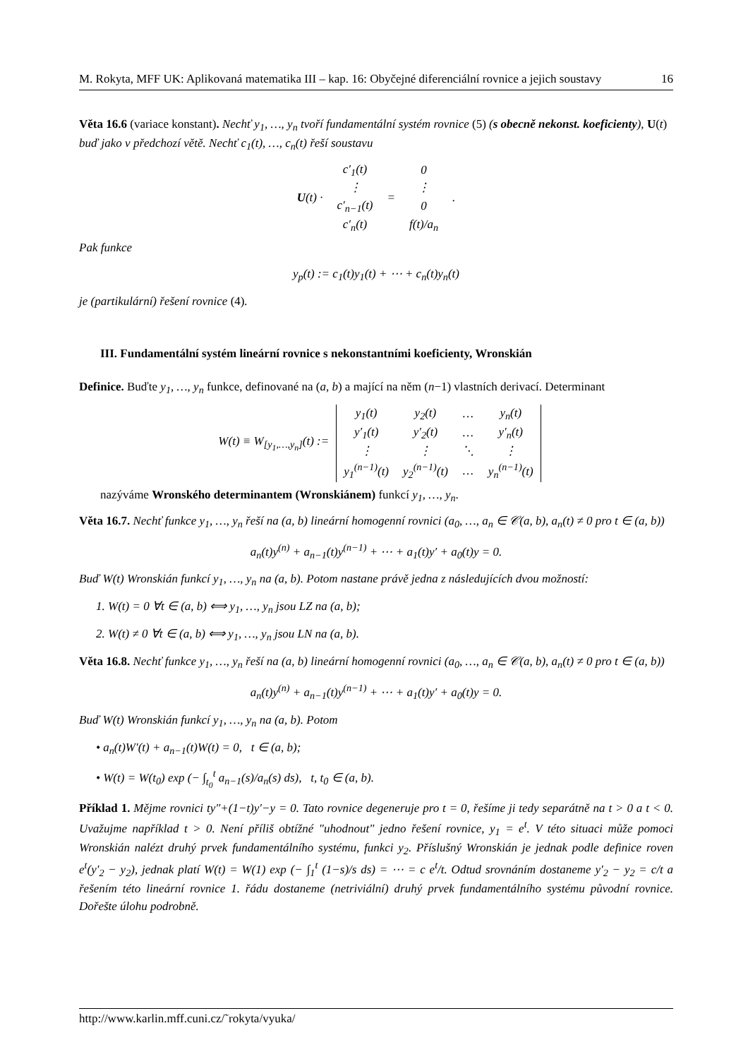M. Rokyta, MFF UK: Aplikovaná matematika III – kap. 16: Obyčejné diferenciální rovnice a jejich soustavy 16
Věta 16.6 (variace konstant). Nechť y<sub>1</sub>, …, y<sub>n</sub> tvoří fundamentální systém rovnice (5) (s obecně nekonst. koeficienty), U(t) buď jako v předchozí větě. Nechť c<sub>1</sub>(t), …, c<sub>n</sub>(t) řeší soustavu
| U (t) · | c′<sub>1</sub>(t) | = | 0 | . |
| | ⋮ | | ⋮ | |
| | c′<sub>n−1</sub>(t) | | 0 | |
| | c′<sub>n</sub>(t) | | f(t)/a<sub>n</sub> | |
Pak funkce
y<sub>p</sub>(t) := c<sub>1</sub>(t)y<sub>1</sub>(t) + ⋯ + c<sub>n</sub>(t)y<sub>n</sub>(t)
je (partikulární) řešení rovnice (4).
III. Fundamentální systém lineární rovnice s nekonstantními koeficienty, Wronskián
Definice. Buďte y<sub>1</sub>, …, y<sub>n</sub> funkce, definované na (a, b) a mající na něm (n−1) vlastních derivací. Determinant
| W(t) ≡ W<sub>[y<sub>1</sub>,…,y<sub>n</sub>]</sub>(t) := | y<sub>1</sub>(t) | y<sub>2</sub>(t) | … | y<sub>n</sub>(t) |
| | y′<sub>1</sub>(t) | y′<sub>2</sub>(t) | … | y′<sub>n</sub>(t) |
| | ⋮ | ⋮ | ⋱ | ⋮ |
| | y<sub>1</sub><sup>(n−1)</sup>(t) | y<sub>2</sub><sup>(n−1)</sup>(t) | … | y<sub>n</sub><sup>(n−1)</sup>(t) |
nazýváme Wronského determinantem (Wronskiánem) funkcí y<sub>1</sub>, …, y<sub>n</sub>.
Věta 16.7. Nechť funkce y<sub>1</sub>, …, y<sub>n</sub> řeší na (a, b) lineární homogenní rovnici (a<sub>0</sub>, …, a<sub>n</sub> ∈ 𝒞(a, b), a<sub>n</sub>(t) ≠ 0 pro t ∈ (a, b))
a<sub>n</sub>(t)y<sup>(n)</sup> + a<sub>n−1</sub>(t)y<sup>(n−1)</sup> + ⋯ + a<sub>1</sub>(t)y′ + a<sub>0</sub>(t)y = 0.
Buď W(t) Wronskián funkcí y<sub>1</sub>, …, y<sub>n</sub> na (a, b). Potom nastane právě jedna z následujících dvou možností:
1. W(t) = 0 ∀t ∈ (a, b) ⟺ y<sub>1</sub>, …, y<sub>n</sub> jsou LZ na (a, b);
2. W(t) ≠ 0 ∀t ∈ (a, b) ⟺ y<sub>1</sub>, …, y<sub>n</sub> jsou LN na (a, b).
Věta 16.8. Nechť funkce y<sub>1</sub>, …, y<sub>n</sub> řeší na (a, b) lineární homogenní rovnici (a<sub>0</sub>, …, a<sub>n</sub> ∈ 𝒞(a, b), a<sub>n</sub>(t) ≠ 0 pro t ∈ (a, b))
a<sub>n</sub>(t)y<sup>(n)</sup> + a<sub>n−1</sub>(t)y<sup>(n−1)</sup> + ⋯ + a<sub>1</sub>(t)y′ + a<sub>0</sub>(t)y = 0.
Buď W(t) Wronskián funkcí y<sub>1</sub>, …, y<sub>n</sub> na (a, b). Potom
• a<sub>n</sub>(t)W′(t) + a<sub>n−1</sub>(t)W(t) = 0, t ∈ (a, b);
• W(t) = W(t<sub>0</sub>) exp (− ∫<sub>t<sub>0</sub></sub><sup>t</sup> a<sub>n−1</sub>(s)/a<sub>n</sub>(s) ds), t, t<sub>0</sub> ∈ (a, b).
Příklad 1. Mějme rovnici ty″+(1−t)y′−y = 0. Tato rovnice degeneruje pro t = 0, řešíme ji tedy separátně na t > 0 a t < 0. Uvažujme například t > 0. Není příliš obtížné "uhodnout" jedno řešení rovnice, y<sub>1</sub> = e<sup>t</sup>. V této situaci může pomoci Wronskián nalézt druhý prvek fundamentálního systému, funkci y<sub>2</sub>. Příslušný Wronskián je jednak podle definice roven e<sup>t</sup>(y′<sub>2</sub> − y<sub>2</sub>), jednak platí W(t) = W(1) exp (− ∫<sub>1</sub><sup>t</sup> (1−s)/s ds) = ⋯ = c e<sup>t</sup>/t. Odtud srovnáním dostaneme y′<sub>2</sub> − y<sub>2</sub> = c/t a řešením této lineární rovnice 1. řádu dostaneme (netriviální) druhý prvek fundamentálního systému původní rovnice. Dořešte úlohu podrobně.
http://www.karlin.mff.cuni.cz/˜rokyta/vyuka/